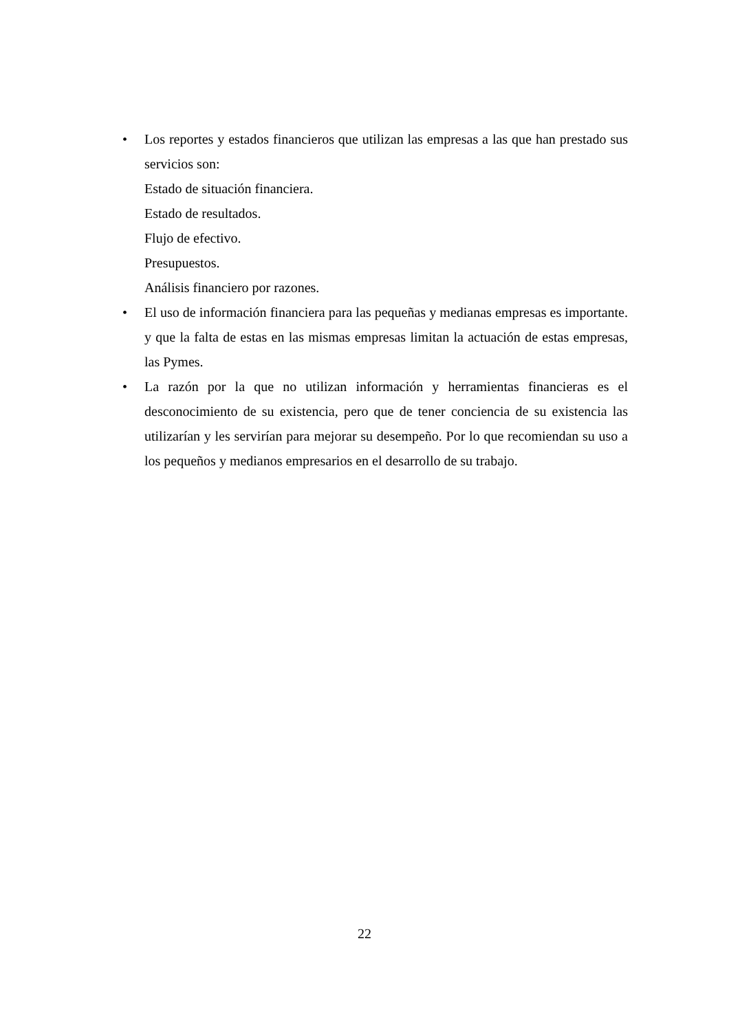• Los reportes y estados financieros que utilizan las empresas a las que han prestado sus servicios son:
Estado de situación financiera.
Estado de resultados.
Flujo de efectivo.
Presupuestos.
Análisis financiero por razones.
• El uso de información financiera para las pequeñas y medianas empresas es importante. y que la falta de estas en las mismas empresas limitan la actuación de estas empresas, las Pymes.
• La razón por la que no utilizan información y herramientas financieras es el desconocimiento de su existencia, pero que de tener conciencia de su existencia las utilizarían y les servirían para mejorar su desempeño. Por lo que recomiendan su uso a los pequeños y medianos empresarios en el desarrollo de su trabajo.
22